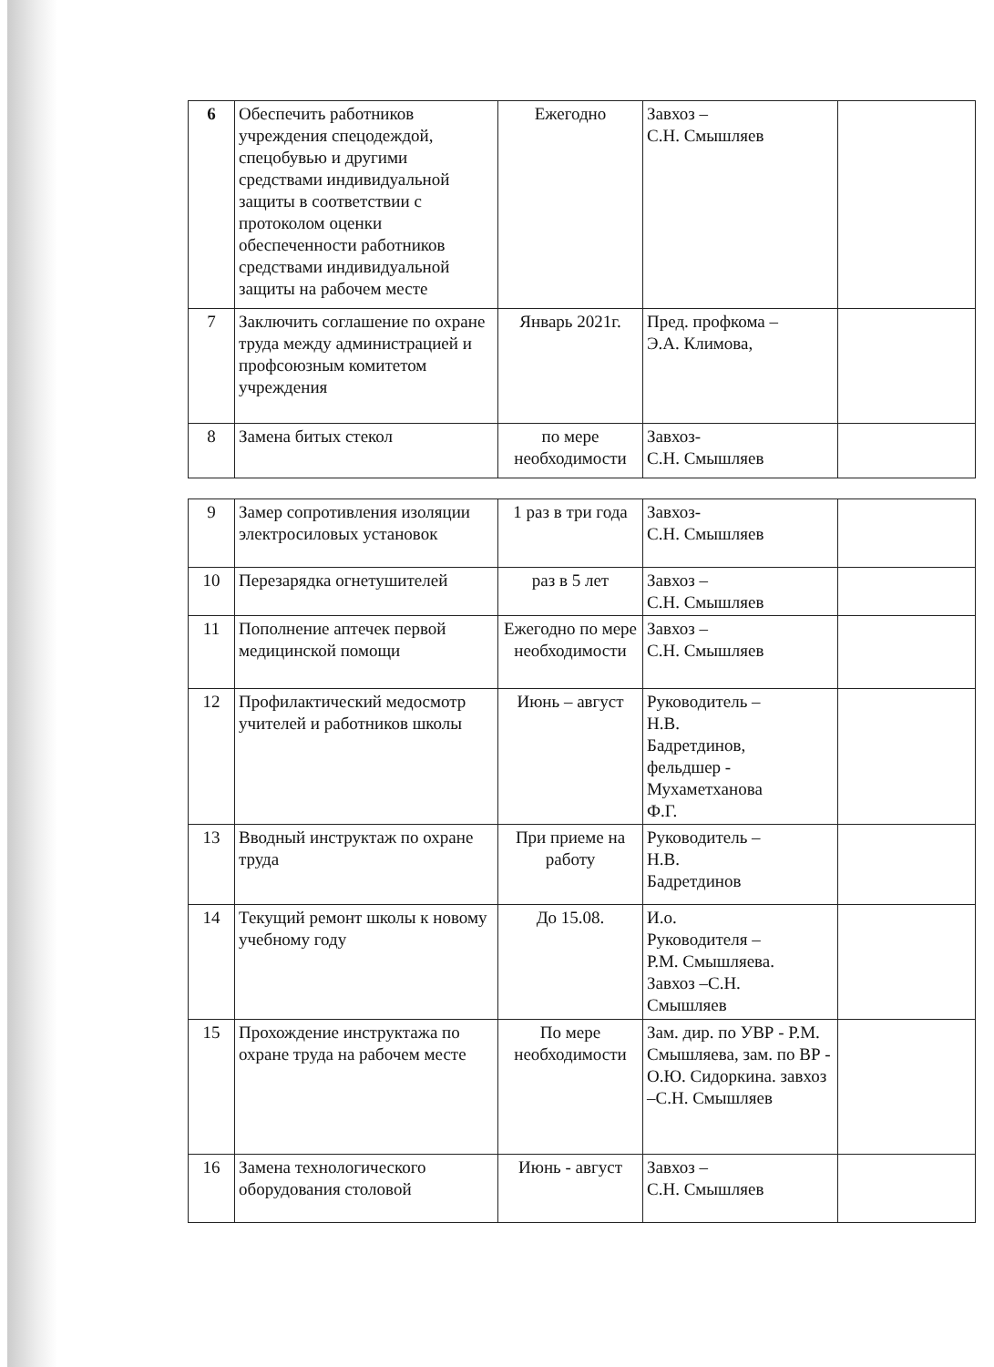| 6 | Обеспечить работников учреждения спецодеждой, спецобувью и другими средствами индивидуальной защиты в соответствии с протоколом оценки обеспеченности работников средствами индивидуальной защиты на рабочем месте | Ежегодно | Завхоз – С.Н. Смышляев | |
| 7 | Заключить соглашение по охране труда между администрацией и профсоюзным комитетом учреждения | Январь 2021г. | Пред. профкома – Э.А. Климова, | |
| 8 | Замена битых стекол | по мере необходимости | Завхоз- С.Н. Смышляев | |
| 9 | Замер сопротивления изоляции электросиловых установок | 1 раз в три года | Завхоз- С.Н. Смышляев | |
| 10 | Перезарядка огнетушителей | раз в 5 лет | Завхоз – С.Н. Смышляев | |
| 11 | Пополнение аптечек первой медицинской помощи | Ежегодно по мере необходимости | Завхоз – С.Н. Смышляев | |
| 12 | Профилактический медосмотр учителей и работников школы | Июнь – август | Руководитель – Н.В. Бадретдинов, фельдшер - Мухаметханова Ф.Г. | |
| 13 | Вводный инструктаж по охране труда | При приеме на работу | Руководитель – Н.В. Бадретдинов | |
| 14 | Текущий ремонт школы к новому учебному году | До 15.08. | И.о. Руководителя – Р.М. Смышляева. Завхоз –С.Н. Смышляев | |
| 15 | Прохождение инструктажа по охране труда на рабочем месте | По мере необходимости | Зам. дир. по УВР - Р.М. Смышляева, зам. по ВР - О.Ю. Сидоркина. завхоз –С.Н. Смышляев | |
| 16 | Замена технологического оборудования столовой | Июнь - август | Завхоз – С.Н. Смышляев | |